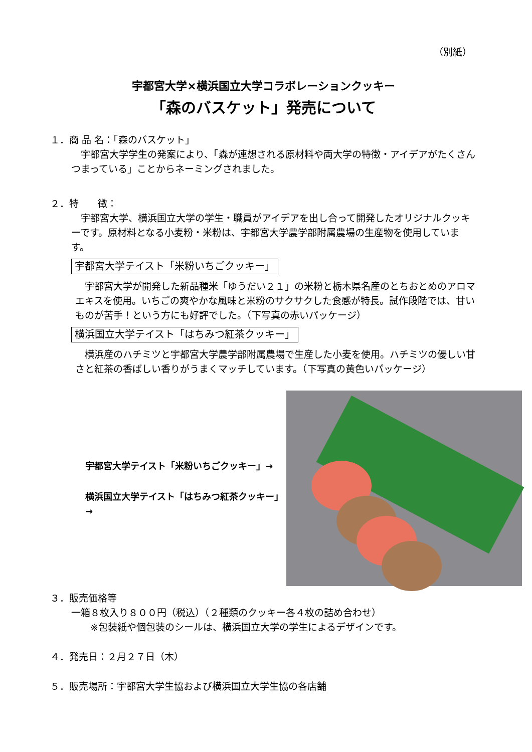（別紙）
宇都宮大学×横浜国立大学コラボレーションクッキー
「森のバスケット」発売について
１．商 品 名：「森のバスケット」
　宇都宮大学学生の発案により、「森が連想される原材料や両大学の特徴・アイデアがたくさんつまっている」ことからネーミングされました。
２．特　　徴：
　宇都宮大学、横浜国立大学の学生・職員がアイデアを出し合って開発したオリジナルクッキーです。原材料となる小麦粉・米粉は、宇都宮大学農学部附属農場の生産物を使用しています。
宇都宮大学テイスト「米粉いちごクッキー」
　宇都宮大学が開発した新品種米「ゆうだい２１」の米粉と栃木県名産のとちおとめのアロマエキスを使用。いちごの爽やかな風味と米粉のサクサクした食感が特長。試作段階では、甘いものが苦手！という方にも好評でした。（下写真の赤いパッケージ）
横浜国立大学テイスト「はちみつ紅茶クッキー」
　横浜産のハチミツと宇都宮大学農学部附属農場で生産した小麦を使用。ハチミツの優しい甘さと紅茶の香ばしい香りがうまくマッチしています。（下写真の黄色いパッケージ）
宇都宮大学テイスト「米粉いちごクッキー」→
横浜国立大学テイスト「はちみつ紅茶クッキー」→
３．販売価格等
一箱８枚入り８００円（税込）（２種類のクッキー各４枚の詰め合わせ）
　　※包装紙や個包装のシールは、横浜国立大学の学生によるデザインです。
４．発売日：２月２７日（木）
５．販売場所：宇都宮大学生協および横浜国立大学生協の各店舗